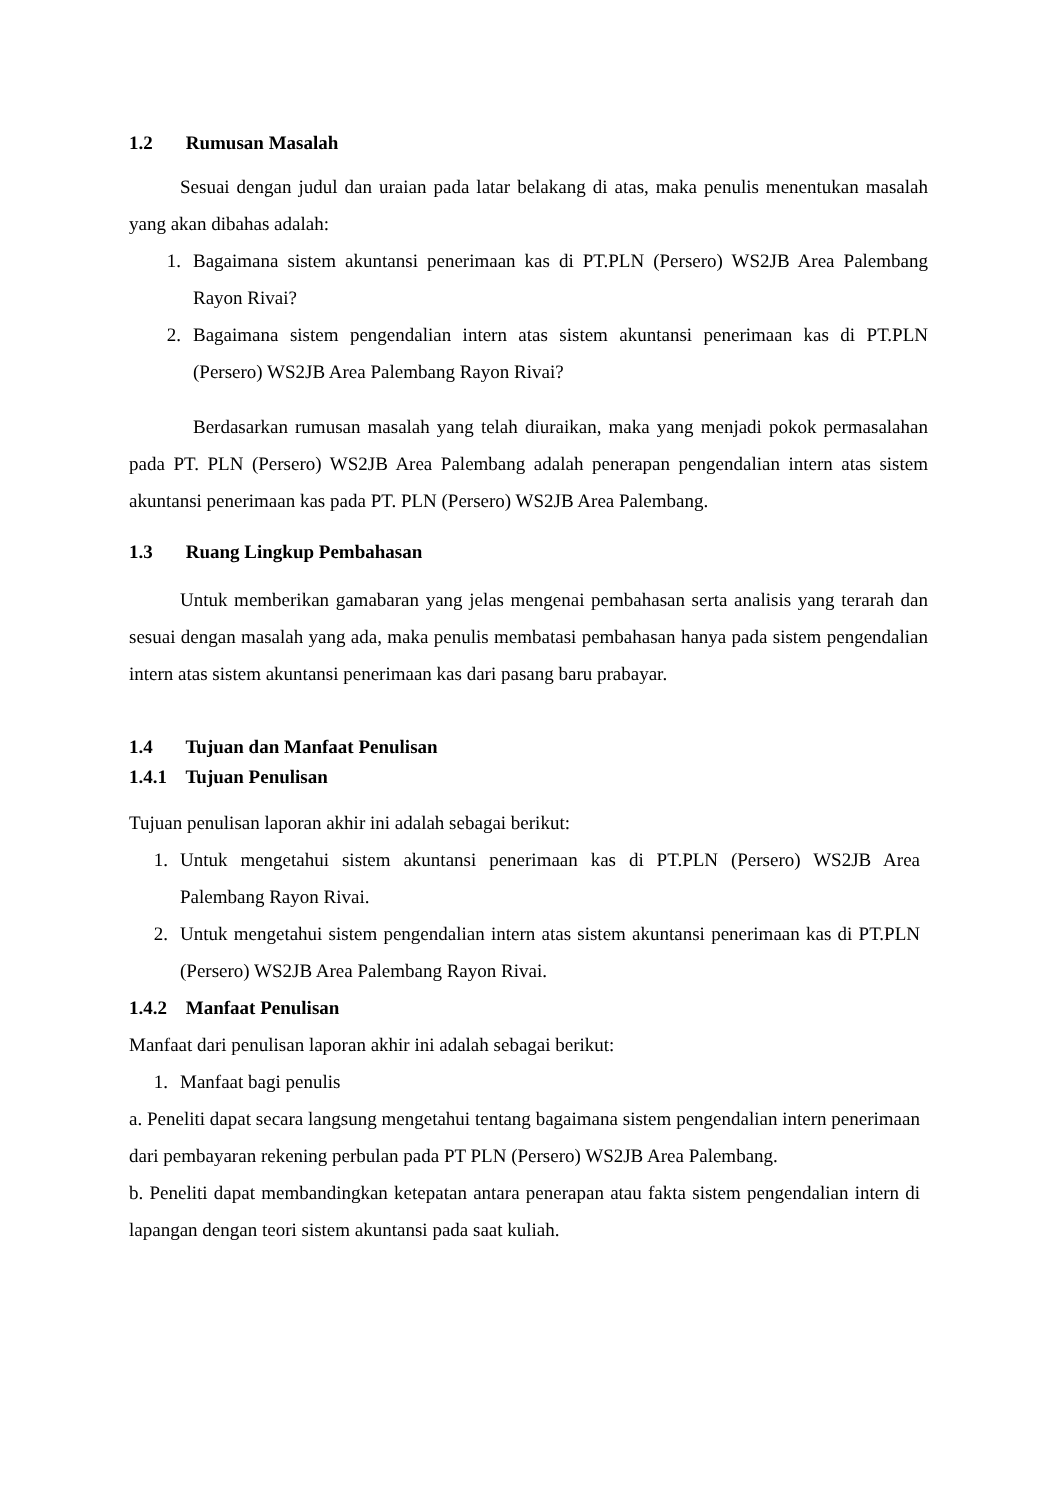1.2 Rumusan Masalah
Sesuai dengan judul dan uraian pada latar belakang di atas, maka penulis menentukan masalah yang akan dibahas adalah:
1. Bagaimana sistem akuntansi penerimaan kas di PT.PLN (Persero) WS2JB Area Palembang Rayon Rivai?
2. Bagaimana sistem pengendalian intern atas sistem akuntansi penerimaan kas di PT.PLN (Persero) WS2JB Area Palembang Rayon Rivai?
Berdasarkan rumusan masalah yang telah diuraikan, maka yang menjadi pokok permasalahan pada PT. PLN (Persero) WS2JB Area Palembang adalah penerapan pengendalian intern atas sistem akuntansi penerimaan kas pada PT. PLN (Persero) WS2JB Area Palembang.
1.3 Ruang Lingkup Pembahasan
Untuk memberikan gamabaran yang jelas mengenai pembahasan serta analisis yang terarah dan sesuai dengan masalah yang ada, maka penulis membatasi pembahasan hanya pada sistem pengendalian intern atas sistem akuntansi penerimaan kas dari pasang baru prabayar.
1.4 Tujuan dan Manfaat Penulisan
1.4.1 Tujuan Penulisan
Tujuan penulisan laporan akhir ini adalah sebagai berikut:
1. Untuk mengetahui sistem akuntansi penerimaan kas di PT.PLN (Persero) WS2JB Area Palembang Rayon Rivai.
2. Untuk mengetahui sistem pengendalian intern atas sistem akuntansi penerimaan kas di PT.PLN (Persero) WS2JB Area Palembang Rayon Rivai.
1.4.2 Manfaat Penulisan
Manfaat dari penulisan laporan akhir ini adalah sebagai berikut:
1. Manfaat bagi penulis
a. Peneliti dapat secara langsung mengetahui tentang bagaimana sistem pengendalian intern penerimaan dari pembayaran rekening perbulan pada PT PLN (Persero) WS2JB Area Palembang.
b. Peneliti dapat membandingkan ketepatan antara penerapan atau fakta sistem pengendalian intern di lapangan dengan teori sistem akuntansi pada saat kuliah.